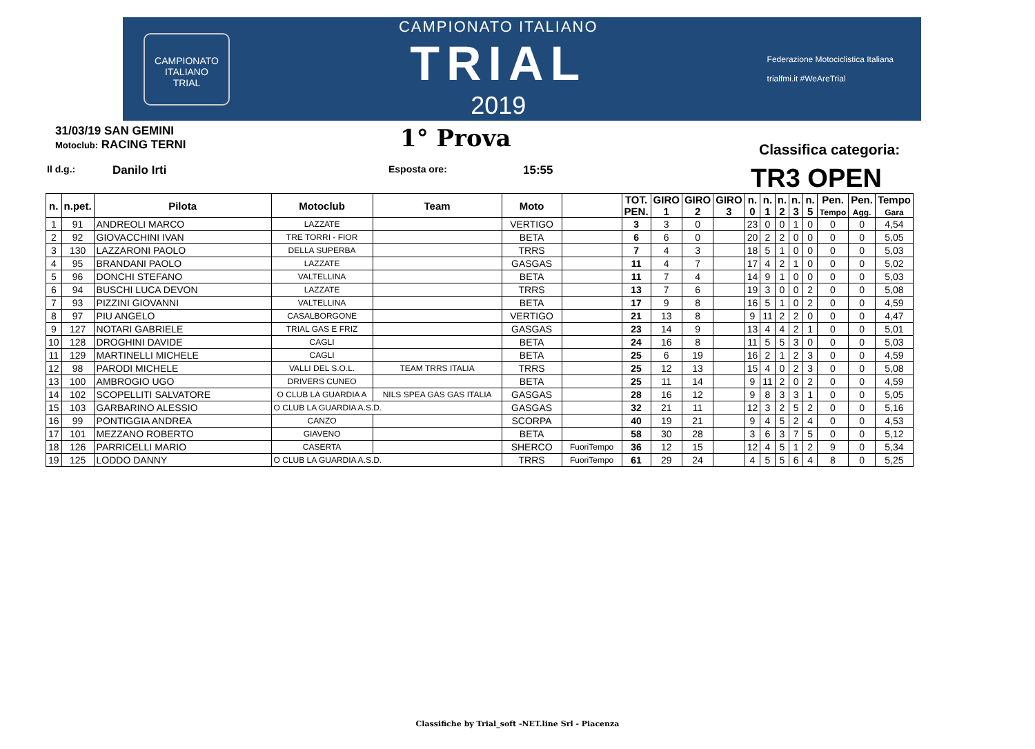CAMPIONATO ITALIANO
TRIAL
CAMPIONATO ITALIANO
TRIAL
2019
Federazione Motociclistica Italiana
trialfmi.it #WeAreTrial
31/03/19 SAN GEMINI
Motoclub: RACING TERNI
1° Prova
Classifica categoria:
Il d.g.: Danilo Irti Esposta ore: 15:55 TR3 OPEN
| n. | n.pet. | Pilota | Motoclub | Team | Moto | | TOT. PEN. | GIRO 1 | GIRO 2 | GIRO 3 | n. 0 | n. 1 | n. 2 | n. 3 | n. 5 | Pen. Tempo | Pen. Agg. | Tempo Gara |
| --- | --- | --- | --- | --- | --- | --- | --- | --- | --- | --- | --- | --- | --- | --- | --- | --- | --- | --- |
| 1 | 91 | ANDREOLI MARCO | LAZZATE | | VERTIGO | | 3 | 3 | 0 | | 23 | 0 | 0 | 1 | 0 | 0 | 0 | 4,54 |
| 2 | 92 | GIOVACCHINI IVAN | TRE TORRI - FIOR | | BETA | | 6 | 6 | 0 | | 20 | 2 | 2 | 0 | 0 | 0 | 0 | 5,05 |
| 3 | 130 | LAZZARONI PAOLO | DELLA SUPERBA | | TRRS | | 7 | 4 | 3 | | 18 | 5 | 1 | 0 | 0 | 0 | 0 | 5,03 |
| 4 | 95 | BRANDANI PAOLO | LAZZATE | | GASGAS | | 11 | 4 | 7 | | 17 | 4 | 2 | 1 | 0 | 0 | 0 | 5,02 |
| 5 | 96 | DONCHI STEFANO | VALTELLINA | | BETA | | 11 | 7 | 4 | | 14 | 9 | 1 | 0 | 0 | 0 | 0 | 5,03 |
| 6 | 94 | BUSCHI LUCA DEVON | LAZZATE | | TRRS | | 13 | 7 | 6 | | 19 | 3 | 0 | 0 | 2 | 0 | 0 | 5,08 |
| 7 | 93 | PIZZINI GIOVANNI | VALTELLINA | | BETA | | 17 | 9 | 8 | | 16 | 5 | 1 | 0 | 2 | 0 | 0 | 4,59 |
| 8 | 97 | PIU ANGELO | CASALBORGONE | | VERTIGO | | 21 | 13 | 8 | | 9 | 11 | 2 | 2 | 0 | 0 | 0 | 4,47 |
| 9 | 127 | NOTARI GABRIELE | TRIAL GAS E FRIZ | | GASGAS | | 23 | 14 | 9 | | 13 | 4 | 4 | 2 | 1 | 0 | 0 | 5,01 |
| 10 | 128 | DROGHINI DAVIDE | CAGLI | | BETA | | 24 | 16 | 8 | | 11 | 5 | 5 | 3 | 0 | 0 | 0 | 5,03 |
| 11 | 129 | MARTINELLI MICHELE | CAGLI | | BETA | | 25 | 6 | 19 | | 16 | 2 | 1 | 2 | 3 | 0 | 0 | 4,59 |
| 12 | 98 | PARODI MICHELE | VALLI DEL S.O.L. | TEAM TRRS ITALIA | TRRS | | 25 | 12 | 13 | | 15 | 4 | 0 | 2 | 3 | 0 | 0 | 5,08 |
| 13 | 100 | AMBROGIO UGO | DRIVERS CUNEO | | BETA | | 25 | 11 | 14 | | 9 | 11 | 2 | 0 | 2 | 0 | 0 | 4,59 |
| 14 | 102 | SCOPELLITI SALVATORE | O CLUB LA GUARDIA A | NILS SPEA GAS GAS ITALIA | GASGAS | | 28 | 16 | 12 | | 9 | 8 | 3 | 3 | 1 | 0 | 0 | 5,05 |
| 15 | 103 | GARBARINO ALESSIO | O CLUB LA GUARDIA A.S.D. | | GASGAS | | 32 | 21 | 11 | | 12 | 3 | 2 | 5 | 2 | 0 | 0 | 5,16 |
| 16 | 99 | PONTIGGIA ANDREA | CANZO | | SCORPA | | 40 | 19 | 21 | | 9 | 4 | 5 | 2 | 4 | 0 | 0 | 4,53 |
| 17 | 101 | MEZZANO ROBERTO | GIAVENO | | BETA | | 58 | 30 | 28 | | 3 | 6 | 3 | 7 | 5 | 0 | 0 | 5,12 |
| 18 | 126 | PARRICELLI MARIO | CASERTA | | SHERCO | FuoriTempo | 36 | 12 | 15 | | 12 | 4 | 5 | 1 | 2 | 9 | 0 | 5,34 |
| 19 | 125 | LODDO DANNY | O CLUB LA GUARDIA A.S.D. | | TRRS | FuoriTempo | 61 | 29 | 24 | | 4 | 5 | 5 | 6 | 4 | 8 | 0 | 5,25 |
Classifiche by Trial_soft -NET.line Srl - Piacenza